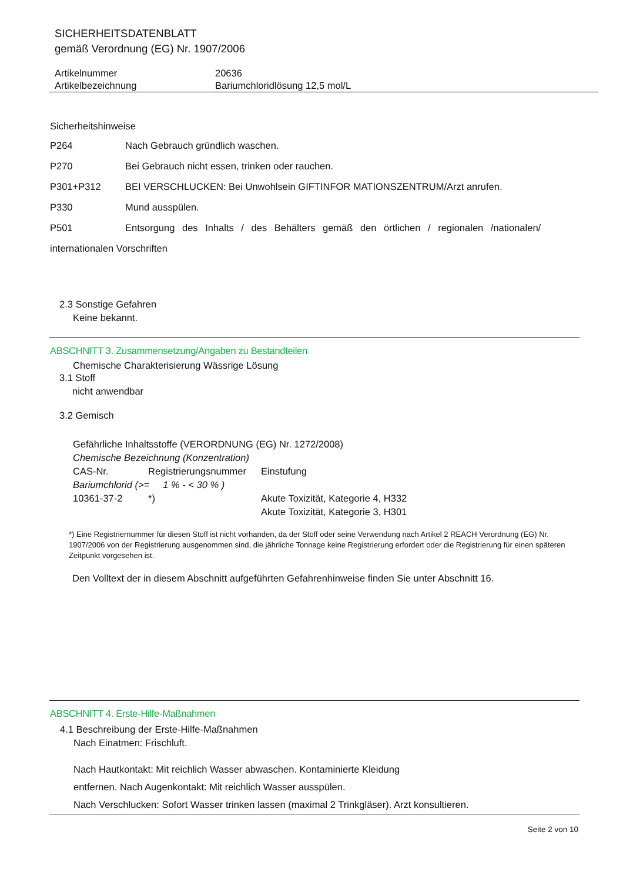SICHERHEITSDATENBLATT
gemäß Verordnung (EG) Nr. 1907/2006
| Artikelnummer | 20636 |
| Artikelbezeichnung | Bariumchloridlösung 12,5 mol/L |
Sicherheitshinweise
| P264 | Nach Gebrauch gründlich waschen. |
| P270 | Bei Gebrauch nicht essen, trinken oder rauchen. |
| P301+P312 | BEI VERSCHLUCKEN: Bei Unwohlsein GIFTINFOR MATIONSZENTRUM/Arzt anrufen. |
| P330 | Mund ausspülen. |
| P501 | Entsorgung des Inhalts / des Behälters gemäß den örtlichen / regionalen /nationalen/ |
| internationalen Vorschriften | |
2.3 Sonstige Gefahren
Keine bekannt.
ABSCHNITT 3. Zusammensetzung/Angaben zu Bestandteilen
Chemische Charakterisierung Wässrige Lösung
3.1 Stoff
nicht anwendbar
3.2 Gemisch
Gefährliche Inhaltsstoffe (VERORDNUNG (EG) Nr. 1272/2008)
| Chemische Bezeichnung (Konzentration) | | |
| CAS-Nr. | Registrierungsnummer | Einstufung |
| Bariumchlorid (>= 1 % - < 30 % ) | | |
| 10361-37-2 | *) | Akute Toxizität, Kategorie 4, H332 |
| | | Akute Toxizität, Kategorie 3, H301 |
*) Eine Registriernummer für diesen Stoff ist nicht vorhanden, da der Stoff oder seine Verwendung nach Artikel 2 REACH Verordnung (EG) Nr. 1907/2006 von der Registrierung ausgenommen sind, die jährliche Tonnage keine Registrierung erfordert oder die Registrierung für einen späteren Zeitpunkt vorgesehen ist.
Den Volltext der in diesem Abschnitt aufgeführten Gefahrenhinweise finden Sie unter Abschnitt 16.
ABSCHNITT 4. Erste-Hilfe-Maßnahmen
4.1 Beschreibung der Erste-Hilfe-Maßnahmen
Nach Einatmen: Frischluft.
Nach Hautkontakt: Mit reichlich Wasser abwaschen. Kontaminierte Kleidung
entfernen. Nach Augenkontakt: Mit reichlich Wasser ausspülen.
Nach Verschlucken: Sofort Wasser trinken lassen (maximal 2 Trinkgläser). Arzt konsultieren.
Seite 2 von 10